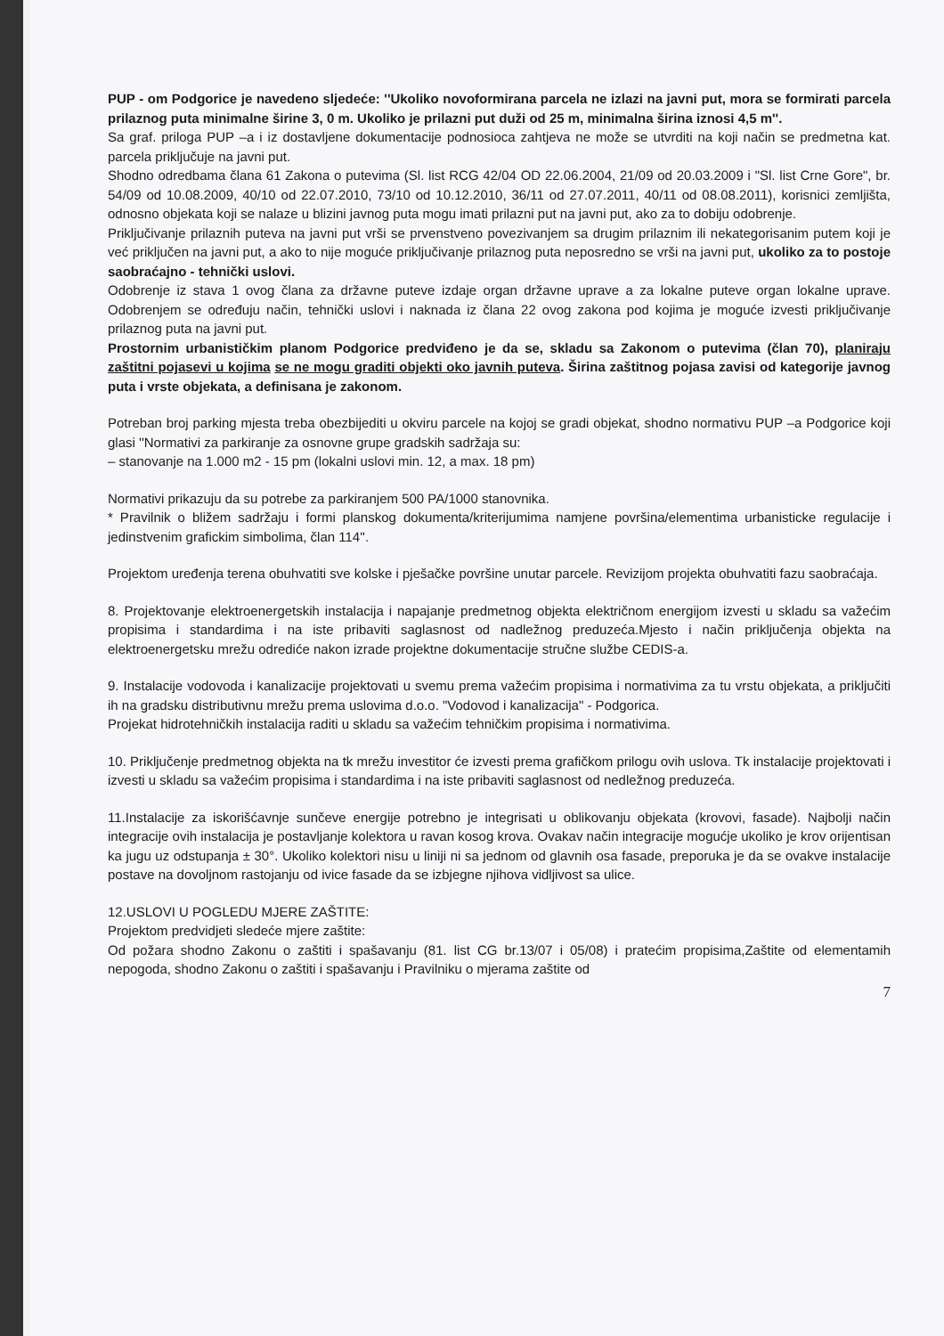PUP - om Podgorice je navedeno sljedeće: ''Ukoliko novoformirana parcela ne izlazi na javni put, mora se formirati parcela prilaznog puta minimalne širine 3, 0 m. Ukoliko je prilazni put duži od 25 m, minimalna širina iznosi 4,5 m''.
Sa graf. priloga PUP –a i iz dostavljene dokumentacije podnosioca zahtjeva ne može se utvrditi na koji način se predmetna kat. parcela priključuje na javni put.
Shodno odredbama člana 61 Zakona o putevima (Sl. list RCG 42/04 OD 22.06.2004, 21/09 od 20.03.2009 i "Sl. list Crne Gore", br. 54/09 od 10.08.2009, 40/10 od 22.07.2010, 73/10 od 10.12.2010, 36/11 od 27.07.2011, 40/11 od 08.08.2011), korisnici zemljišta, odnosno objekata koji se nalaze u blizini javnog puta mogu imati prilazni put na javni put, ako za to dobiju odobrenje.
Priključivanje prilaznih puteva na javni put vrši se prvenstveno povezivanjem sa drugim prilaznim ili nekategorisanim putem koji je već priključen na javni put, a ako to nije moguće priključivanje prilaznog puta neposredno se vrši na javni put, ukoliko za to postoje saobraćajno - tehnički uslovi.
Odobrenje iz stava 1 ovog člana za državne puteve izdaje organ državne uprave a za lokalne puteve organ lokalne uprave. Odobrenjem se određuju način, tehnički uslovi i naknada iz člana 22 ovog zakona pod kojima je moguće izvesti priključivanje prilaznog puta na javni put.
Prostornim urbanističkim planom Podgorice predviđeno je da se, skladu sa Zakonom o putevima (član 70), planiraju zaštitni pojasevi u kojima se ne mogu graditi objekti oko javnih puteva. Širina zaštitnog pojasa zavisi od kategorije javnog puta i vrste objekata, a definisana je zakonom.
Potreban broj parking mjesta treba obezbijediti u okviru parcele na kojoj se gradi objekat, shodno normativu PUP –a Podgorice koji glasi ''Normativi za parkiranje za osnovne grupe gradskih sadržaja su:
– stanovanje na 1.000 m2 - 15 pm (lokalni uslovi min. 12, a max. 18 pm)
Normativi prikazuju da su potrebe za parkiranjem 500 PA/1000 stanovnika.
* Pravilnik o bližem sadržaju i formi planskog dokumenta/kriterijumima namjene površina/elementima urbanisticke regulacije i jedinstvenim grafickim simbolima, član 114''.
Projektom uređenja terena obuhvatiti sve kolske i pješačke površine unutar parcele. Revizijom projekta obuhvatiti fazu saobraćaja.
8. Projektovanje elektroenergetskih instalacija i napajanje predmetnog objekta električnom energijom izvesti u skladu sa važećim propisima i standardima i na iste pribaviti saglasnost od nadležnog preduzeća.Mjesto i način priključenja objekta na elektroenergetsku mrežu odrediće nakon izrade projektne dokumentacije stručne službe CEDIS-a.
9. Instalacije vodovoda i kanalizacije projektovati u svemu prema važećim propisima i normativima za tu vrstu objekata, a priključiti ih na gradsku distributivnu mrežu prema uslovima d.o.o. "Vodovod i kanalizacija" - Podgorica.
Projekat hidrotehničkih instalacija raditi u skladu sa važećim tehničkim propisima i normativima.
10. Priključenje predmetnog objekta na tk mrežu investitor će izvesti prema grafičkom prilogu ovih uslova. Tk instalacije projektovati i izvesti u skladu sa važećim propisima i standardima i na iste pribaviti saglasnost od nedležnog preduzeća.
11.Instalacije za iskorišćavnje sunčeve energije potrebno je integrisati u oblikovanju objekata (krovovi, fasade). Najbolji način integracije ovih instalacija je postavljanje kolektora u ravan kosog krova. Ovakav način integracije mogućje ukoliko je krov orijentisan ka jugu uz odstupanja ± 30°. Ukoliko kolektori nisu u liniji ni sa jednom od glavnih osa fasade, preporuka je da se ovakve instalacije postave na dovoljnom rastojanju od ivice fasade da se izbjegne njihova vidljivost sa ulice.
12.USLOVI U POGLEDU MJERE ZAŠTITE:
Projektom predvidjeti sledeće mjere zaštite:
Od požara shodno Zakonu o zaštiti i spašavanju (81. list CG br.13/07 i 05/08) i pratećim propisima,Zaštite od elementamih nepogoda, shodno Zakonu o zaštiti i spašavanju i Pravilniku o mjerama zaštite od
7